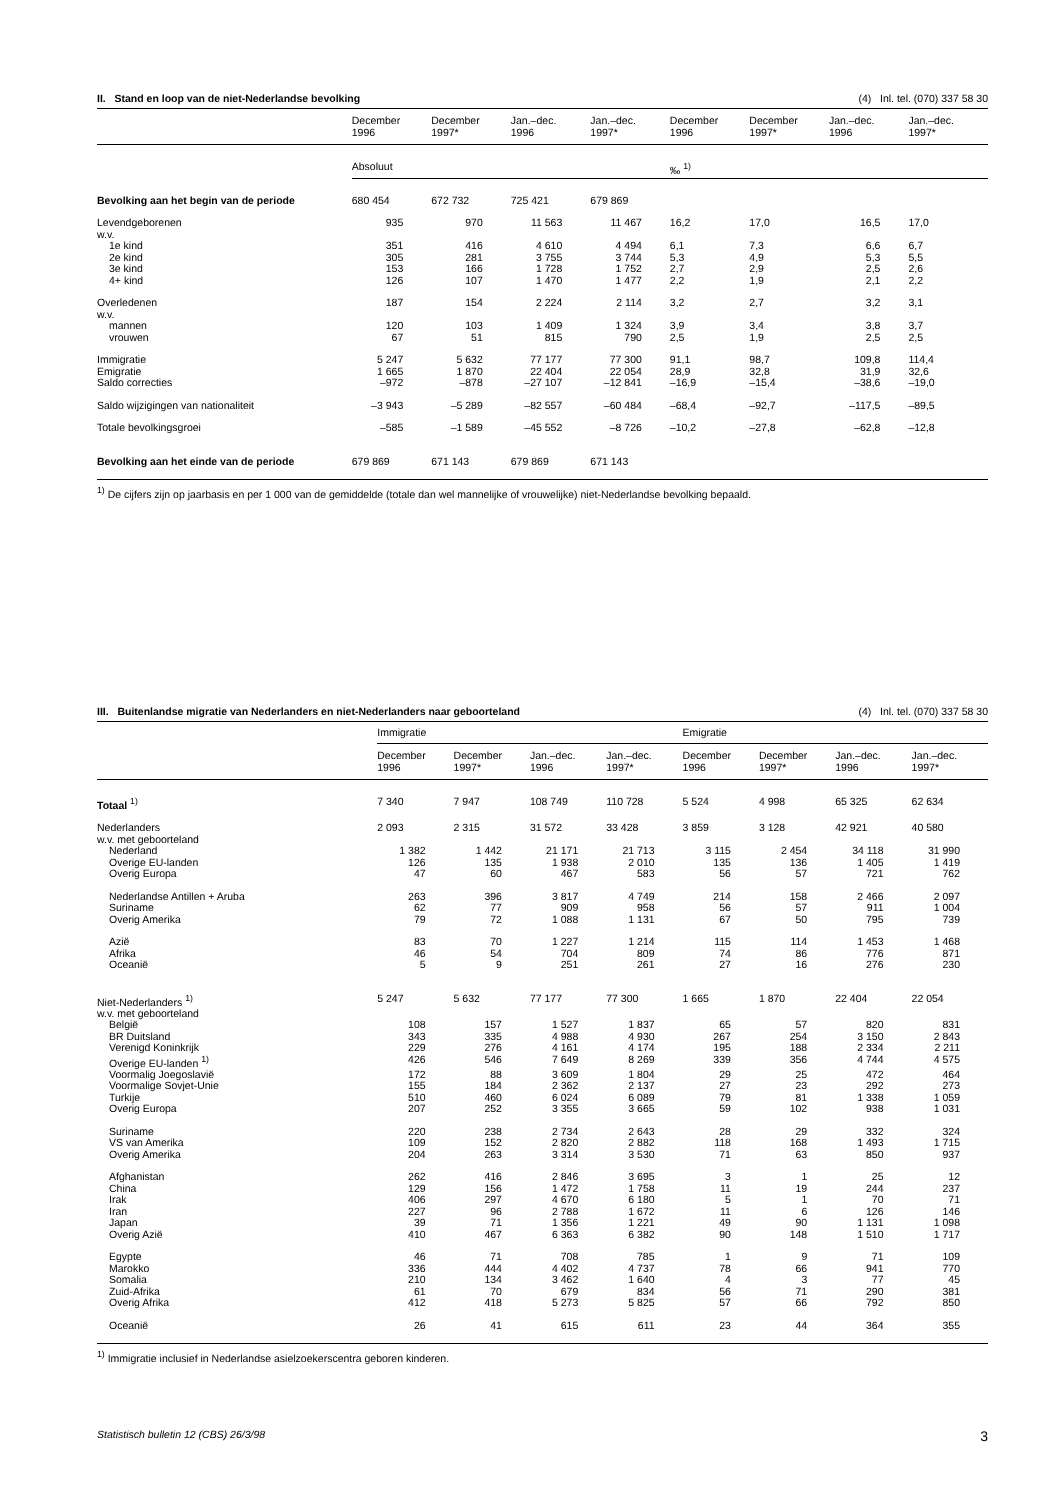II. Stand en loop van de niet-Nederlandse bevolking (4) Inl. tel. (070) 337 58 30
| | December 1996 | December 1997* | Jan.–dec. 1996 | Jan.–dec. 1997* | December 1996 | December 1997* | Jan.–dec. 1996 | Jan.–dec. 1997* |
| --- | --- | --- | --- | --- | --- | --- | --- | --- |
| | Absoluut | | | | ‰ <sup>1)</sup> | | | |
| Bevolking aan het begin van de periode | 680 454 | 672 732 | 725 421 | 679 869 | | | | |
| Levendgeborenen | 935 | 970 | 11 563 | 11 467 | 16,2 | 17,0 | 16,5 | 17,0 |
| w.v. | | | | | | | | |
| 1e kind | 351 | 416 | 4 610 | 4 494 | 6,1 | 7,3 | 6,6 | 6,7 |
| 2e kind | 305 | 281 | 3 755 | 3 744 | 5,3 | 4,9 | 5,3 | 5,5 |
| 3e kind | 153 | 166 | 1 728 | 1 752 | 2,7 | 2,9 | 2,5 | 2,6 |
| 4+ kind | 126 | 107 | 1 470 | 1 477 | 2,2 | 1,9 | 2,1 | 2,2 |
| Overledenen | 187 | 154 | 2 224 | 2 114 | 3,2 | 2,7 | 3,2 | 3,1 |
| w.v. | | | | | | | | |
| mannen | 120 | 103 | 1 409 | 1 324 | 3,9 | 3,4 | 3,8 | 3,7 |
| vrouwen | 67 | 51 | 815 | 790 | 2,5 | 1,9 | 2,5 | 2,5 |
| Immigratie | 5 247 | 5 632 | 77 177 | 77 300 | 91,1 | 98,7 | 109,8 | 114,4 |
| Emigratie | 1 665 | 1 870 | 22 404 | 22 054 | 28,9 | 32,8 | 31,9 | 32,6 |
| Saldo correcties | –972 | –878 | –27 107 | –12 841 | –16,9 | –15,4 | –38,6 | –19,0 |
| Saldo wijzigingen van nationaliteit | –3 943 | –5 289 | –82 557 | –60 484 | –68,4 | –92,7 | –117,5 | –89,5 |
| Totale bevolkingsgroei | –585 | –1 589 | –45 552 | –8 726 | –10,2 | –27,8 | –62,8 | –12,8 |
| Bevolking aan het einde van de periode | 679 869 | 671 143 | 679 869 | 671 143 | | | | |
<sup>1)</sup> De cijfers zijn op jaarbasis en per 1 000 van de gemiddelde (totale dan wel mannelijke of vrouwelijke) niet-Nederlandse bevolking bepaald.
III. Buitenlandse migratie van Nederlanders en niet-Nederlanders naar geboorteland (4) Inl. tel. (070) 337 58 30
| | Immigratie | | | | Emigratie | | | |
| | December 1996 | December 1997* | Jan.–dec. 1996 | Jan.–dec. 1997* | December 1996 | December 1997* | Jan.–dec. 1996 | Jan.–dec. 1997* |
| Totaal <sup>1)</sup> | 7 340 | 7 947 | 108 749 | 110 728 | 5 524 | 4 998 | 65 325 | 62 634 |
| Nederlanders | 2 093 | 2 315 | 31 572 | 33 428 | 3 859 | 3 128 | 42 921 | 40 580 |
| w.v. met geboorteland | | | | | | | | |
| Nederland | 1 382 | 1 442 | 21 171 | 21 713 | 3 115 | 2 454 | 34 118 | 31 990 |
| Overige EU-landen | 126 | 135 | 1 938 | 2 010 | 135 | 136 | 1 405 | 1 419 |
| Overig Europa | 47 | 60 | 467 | 583 | 56 | 57 | 721 | 762 |
| Nederlandse Antillen + Aruba | 263 | 396 | 3 817 | 4 749 | 214 | 158 | 2 466 | 2 097 |
| Suriname | 62 | 77 | 909 | 958 | 56 | 57 | 911 | 1 004 |
| Overig Amerika | 79 | 72 | 1 088 | 1 131 | 67 | 50 | 795 | 739 |
| Azië | 83 | 70 | 1 227 | 1 214 | 115 | 114 | 1 453 | 1 468 |
| Afrika | 46 | 54 | 704 | 809 | 74 | 86 | 776 | 871 |
| Oceanië | 5 | 9 | 251 | 261 | 27 | 16 | 276 | 230 |
| Niet-Nederlanders <sup>1)</sup> | 5 247 | 5 632 | 77 177 | 77 300 | 1 665 | 1 870 | 22 404 | 22 054 |
| w.v. met geboorteland | | | | | | | | |
| België | 108 | 157 | 1 527 | 1 837 | 65 | 57 | 820 | 831 |
| BR Duitsland | 343 | 335 | 4 988 | 4 930 | 267 | 254 | 3 150 | 2 843 |
| Verenigd Koninkrijk | 229 | 276 | 4 161 | 4 174 | 195 | 188 | 2 334 | 2 211 |
| Overige EU-landen <sup>1)</sup> | 426 | 546 | 7 649 | 8 269 | 339 | 356 | 4 744 | 4 575 |
| Voormalig Joegoslavië | 172 | 88 | 3 609 | 1 804 | 29 | 25 | 472 | 464 |
| Voormalige Sovjet-Unie | 155 | 184 | 2 362 | 2 137 | 27 | 23 | 292 | 273 |
| Turkije | 510 | 460 | 6 024 | 6 089 | 79 | 81 | 1 338 | 1 059 |
| Overig Europa | 207 | 252 | 3 355 | 3 665 | 59 | 102 | 938 | 1 031 |
| Suriname | 220 | 238 | 2 734 | 2 643 | 28 | 29 | 332 | 324 |
| VS van Amerika | 109 | 152 | 2 820 | 2 882 | 118 | 168 | 1 493 | 1 715 |
| Overig Amerika | 204 | 263 | 3 314 | 3 530 | 71 | 63 | 850 | 937 |
| Afghanistan | 262 | 416 | 2 846 | 3 695 | 3 | 1 | 25 | 12 |
| China | 129 | 156 | 1 472 | 1 758 | 11 | 19 | 244 | 237 |
| Irak | 406 | 297 | 4 670 | 6 180 | 5 | 1 | 70 | 71 |
| Iran | 227 | 96 | 2 788 | 1 672 | 11 | 6 | 126 | 146 |
| Japan | 39 | 71 | 1 356 | 1 221 | 49 | 90 | 1 131 | 1 098 |
| Overig Azië | 410 | 467 | 6 363 | 6 382 | 90 | 148 | 1 510 | 1 717 |
| Egypte | 46 | 71 | 708 | 785 | 1 | 9 | 71 | 109 |
| Marokko | 336 | 444 | 4 402 | 4 737 | 78 | 66 | 941 | 770 |
| Somalia | 210 | 134 | 3 462 | 1 640 | 4 | 3 | 77 | 45 |
| Zuid-Afrika | 61 | 70 | 679 | 834 | 56 | 71 | 290 | 381 |
| Overig Afrika | 412 | 418 | 5 273 | 5 825 | 57 | 66 | 792 | 850 |
| Oceanië | 26 | 41 | 615 | 611 | 23 | 44 | 364 | 355 |
<sup>1)</sup> Immigratie inclusief in Nederlandse asielzoekerscentra geboren kinderen.
Statistisch bulletin 12 (CBS) 26/3/98 3